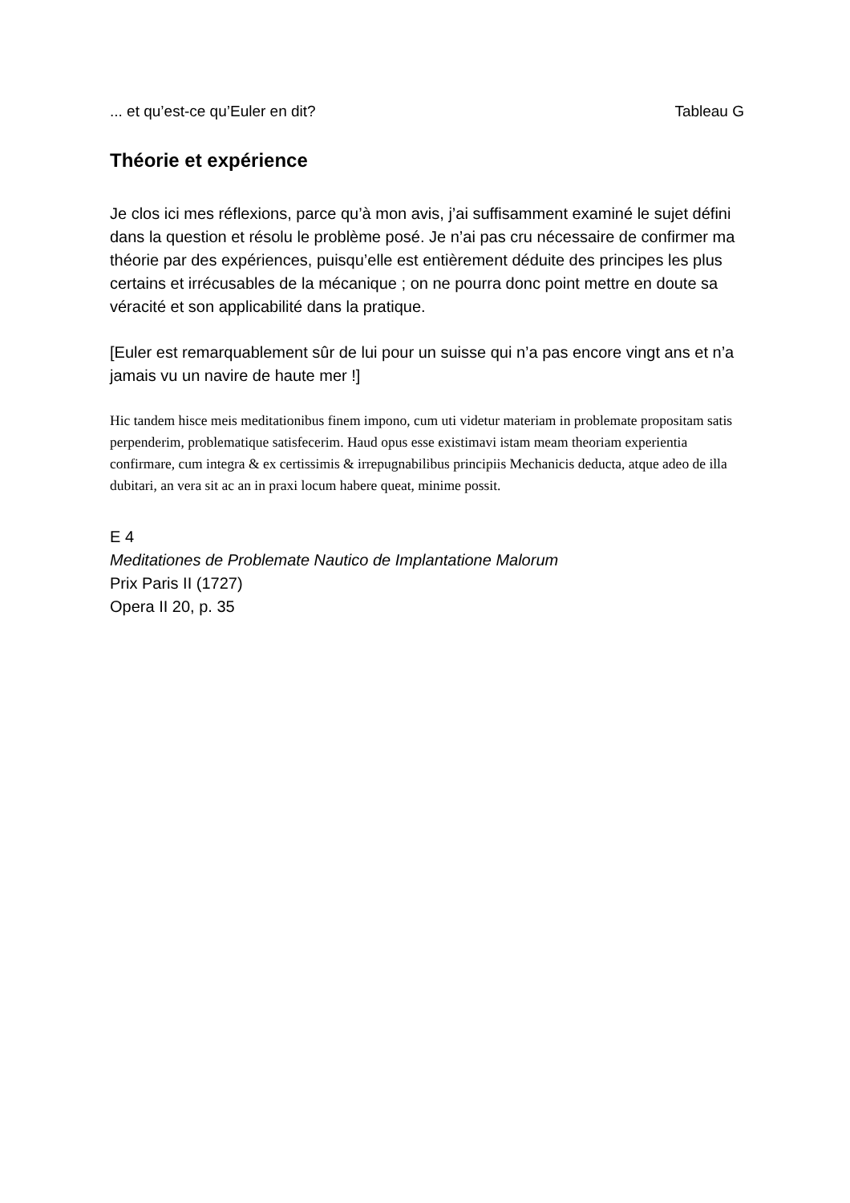... et qu’est-ce qu’Euler en dit? Tableau G
Théorie et expérience
Je clos ici mes réflexions, parce qu’à mon avis, j’ai suffisamment examiné le sujet défini dans la question et résolu le problème posé. Je n’ai pas cru nécessaire de confirmer ma théorie par des expériences, puisqu’elle est entièrement déduite des principes les plus certains et irrécusables de la mécanique ; on ne pourra donc point mettre en doute sa véracité et son applicabilité dans la pratique.
[Euler est remarquablement sûr de lui pour un suisse qui n’a pas encore vingt ans et n’a jamais vu un navire de haute mer !]
Hic tandem hisce meis meditationibus finem impono, cum uti videtur materiam in problemate propositam satis perpenderim, problematique satisfecerim. Haud opus esse existimavi istam meam theoriam experientia confirmare, cum integra & ex certissimis & irrepugnabilibus principiis Mechanicis deducta, atque adeo de illa dubitari, an vera sit ac an in praxi locum habere queat, minime possit.
E 4
Meditationes de Problemate Nautico de Implantatione Malorum
Prix Paris II (1727)
Opera II 20, p. 35